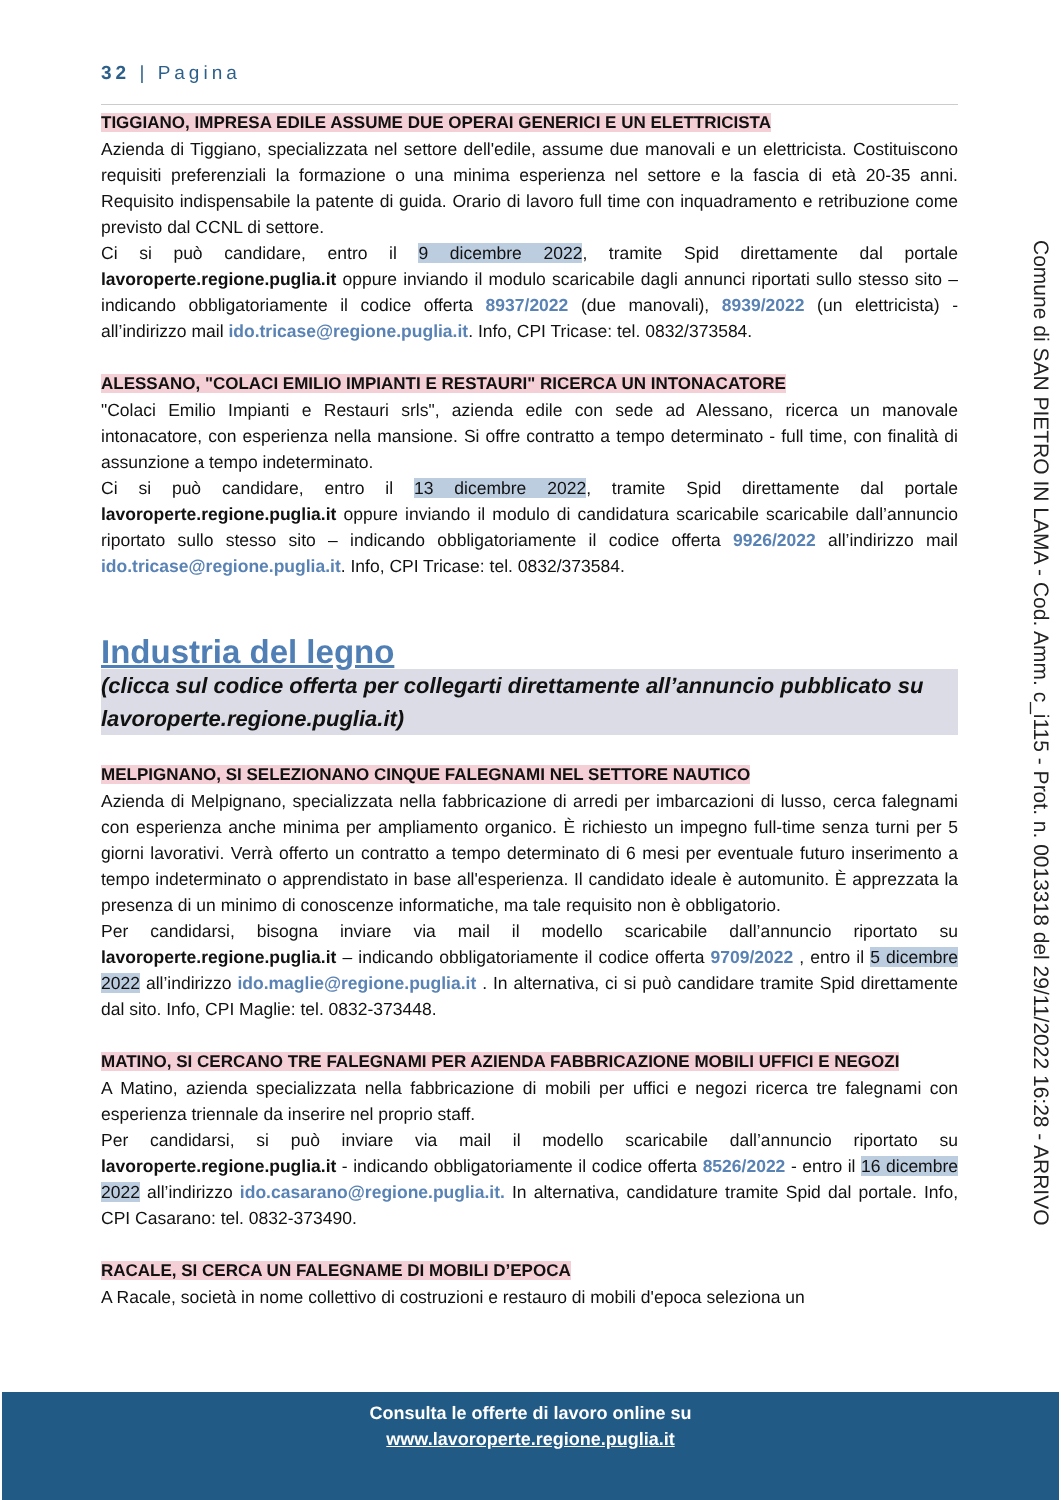32 | Pagina
TIGGIANO, IMPRESA EDILE ASSUME DUE OPERAI GENERICI E UN ELETTRICISTA
Azienda di Tiggiano, specializzata nel settore dell'edile, assume due manovali e un elettricista. Costituiscono requisiti preferenziali la formazione o una minima esperienza nel settore e la fascia di età 20-35 anni. Requisito indispensabile la patente di guida. Orario di lavoro full time con inquadramento e retribuzione come previsto dal CCNL di settore.
Ci si può candidare, entro il 9 dicembre 2022, tramite Spid direttamente dal portale lavoroperte.regione.puglia.it oppure inviando il modulo scaricabile dagli annunci riportati sullo stesso sito – indicando obbligatoriamente il codice offerta 8937/2022 (due manovali), 8939/2022 (un elettricista) - all’indirizzo mail ido.tricase@regione.puglia.it. Info, CPI Tricase: tel. 0832/373584.
ALESSANO, "COLACI EMILIO IMPIANTI E RESTAURI" RICERCA UN INTONACATORE
"Colaci Emilio Impianti e Restauri srls", azienda edile con sede ad Alessano, ricerca un manovale intonacatore, con esperienza nella mansione. Si offre contratto a tempo determinato - full time, con finalità di assunzione a tempo indeterminato.
Ci si può candidare, entro il 13 dicembre 2022, tramite Spid direttamente dal portale lavoroperte.regione.puglia.it oppure inviando il modulo di candidatura scaricabile scaricabile dall’annuncio riportato sullo stesso sito – indicando obbligatoriamente il codice offerta 9926/2022 all’indirizzo mail ido.tricase@regione.puglia.it. Info, CPI Tricase: tel. 0832/373584.
Industria del legno
(clicca sul codice offerta per collegarti direttamente all’annuncio pubblicato su lavoroperte.regione.puglia.it)
MELPIGNANO, SI SELEZIONANO CINQUE FALEGNAMI NEL SETTORE NAUTICO
Azienda di Melpignano, specializzata nella fabbricazione di arredi per imbarcazioni di lusso, cerca falegnami con esperienza anche minima per ampliamento organico. È richiesto un impegno full-time senza turni per 5 giorni lavorativi. Verrà offerto un contratto a tempo determinato di 6 mesi per eventuale futuro inserimento a tempo indeterminato o apprendistato in base all'esperienza. Il candidato ideale è automunito. È apprezzata la presenza di un minimo di conoscenze informatiche, ma tale requisito non è obbligatorio.
Per candidarsi, bisogna inviare via mail il modello scaricabile dall’annuncio riportato su lavoroperte.regione.puglia.it – indicando obbligatoriamente il codice offerta 9709/2022 , entro il 5 dicembre 2022 all’indirizzo ido.maglie@regione.puglia.it . In alternativa, ci si può candidare tramite Spid direttamente dal sito. Info, CPI Maglie: tel. 0832-373448.
MATINO, SI CERCANO TRE FALEGNAMI PER AZIENDA FABBRICAZIONE MOBILI UFFICI E NEGOZI
A Matino, azienda specializzata nella fabbricazione di mobili per uffici e negozi ricerca tre falegnami con esperienza triennale da inserire nel proprio staff.
Per candidarsi, si può inviare via mail il modello scaricabile dall’annuncio riportato su lavoroperte.regione.puglia.it - indicando obbligatoriamente il codice offerta 8526/2022 - entro il 16 dicembre 2022 all’indirizzo ido.casarano@regione.puglia.it. In alternativa, candidature tramite Spid dal portale. Info, CPI Casarano: tel. 0832-373490.
RACALE, SI CERCA UN FALEGNAME DI MOBILI D’EPOCA
A Racale, società in nome collettivo di costruzioni e restauro di mobili d'epoca seleziona un
Comune di SAN PIETRO IN LAMA - Cod. Amm. c_i115 - Prot. n. 0013318 del 29/11/2022 16:28 - ARRIVO
Consulta le offerte di lavoro online su
www.lavoroperte.regione.puglia.it